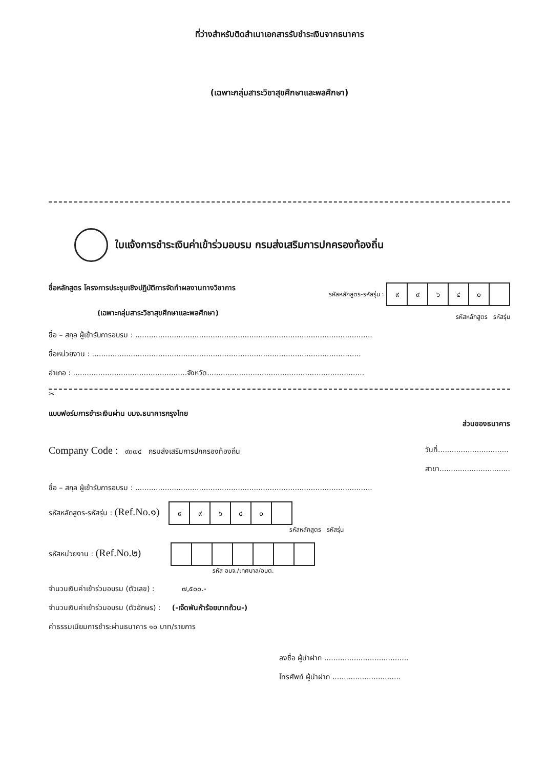ที่ว่างสำหรับติดสำเนาเอกสารรับชำระเงินจากธนาคาร
(เฉพาะกลุ่มสาระวิชาสุขศึกษาและพลศึกษา)
ใบแจ้งการชำระเงินค่าเข้าร่วมอบรม กรมส่งเสริมการปกครองท้องถิ่น
ชื่อหลักสูตร โครงการประชุมเชิงปฏิบัติการจัดทำผลงานทางวิชาการ
(เฉพาะกลุ่มสาระวิชาสุขศึกษาและพลศึกษา)
รหัสหลักสูตร-รหัสรุ่น :
| ๙ | ๙ | ๖ | ๔ | ๐ | |
รหัสหลักสูตร รหัสรุ่น
ชื่อ – สกุล ผู้เข้ารับการอบรม : ........................................................................................................
ชื่อหน่วยงาน : ......................................................................................................................
อำเภอ : ..................................................จังหวัด.....................................................................
✂
แบบฟอร์มการชำระเงินผ่าน บมจ.ธนาคารกรุงไทย ส่วนของธนาคาร
Company Code : ๙๓๗๔ กรมส่งเสริมการปกครองท้องถิ่น
วันที่...............................
สาขา...............................
ชื่อ – สกุล ผู้เข้ารับการอบรม : ........................................................................................................
รหัสหลักสูตร-รหัสรุ่น : (Ref.No.๑)
| ๙ | ๙ | ๖ | ๔ | ๐ | |
รหัสหลักสูตร รหัสรุ่น
รหัสหน่วยงาน : (Ref.No.๒)
รหัส อบจ./เทศบาล/อบต.
จำนวนเงินค่าเข้าร่วมอบรม (ตัวเลข) : ๗,๕๐๐.-
จำนวนเงินค่าเข้าร่วมอบรม (ตัวอักษร) : (-เจ็ดพันห้าร้อยบาทถ้วน-)
ค่าธรรมเนียมการชำระผ่านธนาคาร ๑๐ บาท/รายการ
ลงชื่อ ผู้นำฝาก .....................................
โทรศัพท์ ผู้นำฝาก ..............................